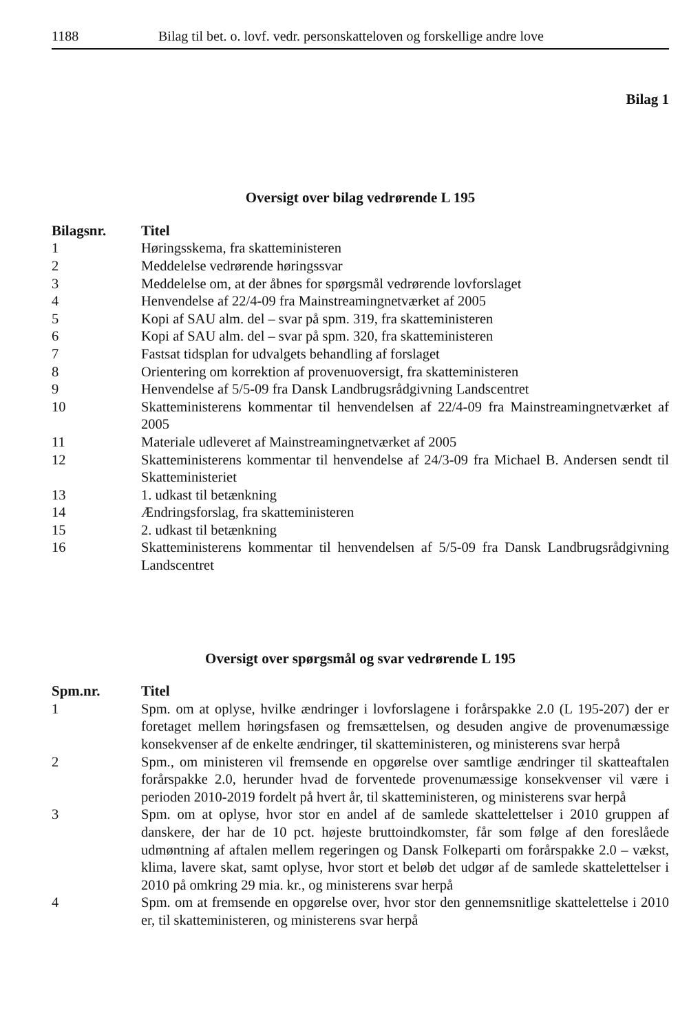1188 Bilag til bet. o. lovf. vedr. personskatteloven og forskellige andre love
Bilag 1
Oversigt over bilag vedrørende L 195
| Bilagsnr. | Titel |
| --- | --- |
| 1 | Høringsskema, fra skatteministeren |
| 2 | Meddelelse vedrørende høringssvar |
| 3 | Meddelelse om, at der åbnes for spørgsmål vedrørende lovforslaget |
| 4 | Henvendelse af 22/4-09 fra Mainstreamingnetværket af 2005 |
| 5 | Kopi af SAU alm. del – svar på spm. 319, fra skatteministeren |
| 6 | Kopi af SAU alm. del – svar på spm. 320, fra skatteministeren |
| 7 | Fastsat tidsplan for udvalgets behandling af forslaget |
| 8 | Orientering om korrektion af provenuoversigt, fra skatteministeren |
| 9 | Henvendelse af 5/5-09 fra Dansk Landbrugsrådgivning Landscentret |
| 10 | Skatteministerens kommentar til henvendelsen af 22/4-09 fra Mainstreamingnetværket af 2005 |
| 11 | Materiale udleveret af Mainstreamingnetværket af 2005 |
| 12 | Skatteministerens kommentar til henvendelse af 24/3-09 fra Michael B. Andersen sendt til Skatteministeriet |
| 13 | 1. udkast til betænkning |
| 14 | Ændringsforslag, fra skatteministeren |
| 15 | 2. udkast til betænkning |
| 16 | Skatteministerens kommentar til henvendelsen af 5/5-09 fra Dansk Landbrugsrådgivning Landscentret |
Oversigt over spørgsmål og svar vedrørende L 195
| Spm.nr. | Titel |
| --- | --- |
| 1 | Spm. om at oplyse, hvilke ændringer i lovforslagene i forårspakke 2.0 (L 195-207) der er foretaget mellem høringsfasen og fremsættelsen, og desuden angive de provenumæssige konsekvenser af de enkelte ændringer, til skatteministeren, og ministerens svar herpå |
| 2 | Spm., om ministeren vil fremsende en opgørelse over samtlige ændringer til skatteaftalen forårspakke 2.0, herunder hvad de forventede provenumæssige konsekvenser vil være i perioden 2010-2019 fordelt på hvert år, til skatteministeren, og ministerens svar herpå |
| 3 | Spm. om at oplyse, hvor stor en andel af de samlede skattelettelser i 2010 gruppen af danskere, der har de 10 pct. højeste bruttoindkomster, får som følge af den foreslåede udmøntning af aftalen mellem regeringen og Dansk Folkeparti om forårspakke 2.0 – vækst, klima, lavere skat, samt oplyse, hvor stort et beløb det udgør af de samlede skattelettelser i 2010 på omkring 29 mia. kr., og ministerens svar herpå |
| 4 | Spm. om at fremsende en opgørelse over, hvor stor den gennemsnitlige skattelettelse i 2010 er, til skatteministeren, og ministerens svar herpå |